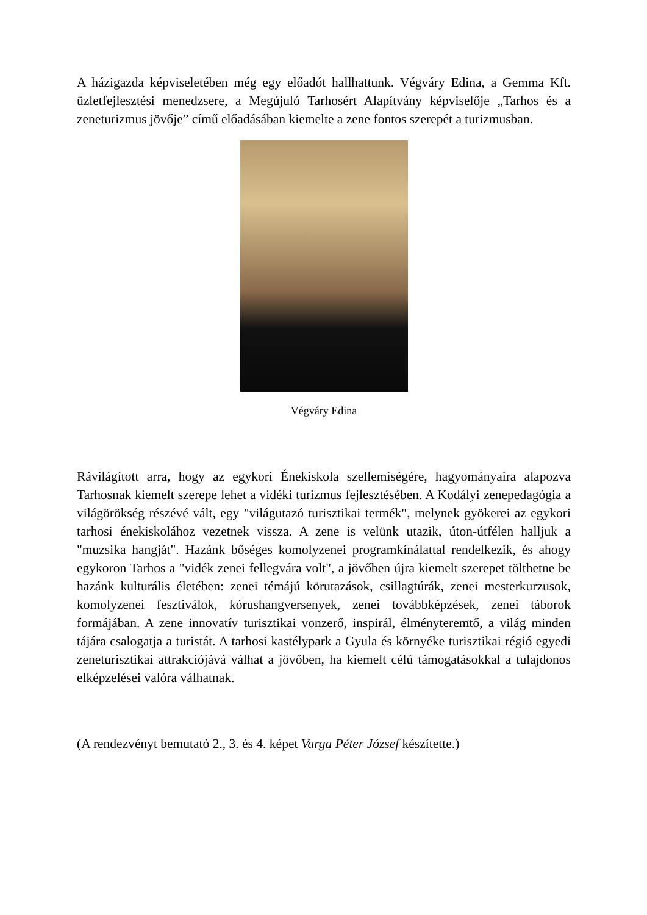A házigazda képviseletében még egy előadót hallhattunk. Végváry Edina, a Gemma Kft. üzletfejlesztési menedzsere, a Megújuló Tarhosért Alapítvány képviselője „Tarhos és a zeneturizmus jövője” című előadásában kiemelte a zene fontos szerepét a turizmusban.
Végváry Edina
Rávilágított arra, hogy az egykori Énekiskola szellemiségére, hagyományaira alapozva Tarhosnak kiemelt szerepe lehet a vidéki turizmus fejlesztésében. A Kodályi zenepedagógia a világörökség részévé vált, egy "világutazó turisztikai termék", melynek gyökerei az egykori tarhosi énekiskolához vezetnek vissza. A zene is velünk utazik, úton-útfélen halljuk a "muzsika hangját". Hazánk bőséges komolyzenei programkínálattal rendelkezik, és ahogy egykoron Tarhos a "vidék zenei fellegvára volt", a jövőben újra kiemelt szerepet tölthetne be hazánk kulturális életében: zenei témájú körutazások, csillagtúrák, zenei mesterkurzusok, komolyzenei fesztiválok, kórushangversenyek, zenei továbbképzések, zenei táborok formájában. A zene innovatív turisztikai vonzerő, inspirál, élményteremtő, a világ minden tájára csalogatja a turistát. A tarhosi kastélypark a Gyula és környéke turisztikai régió egyedi zeneturisztikai attrakciójává válhat a jövőben, ha kiemelt célú támogatásokkal a tulajdonos elképzelései valóra válhatnak.
(A rendezvényt bemutató 2., 3. és 4. képet Varga Péter József készítette.)